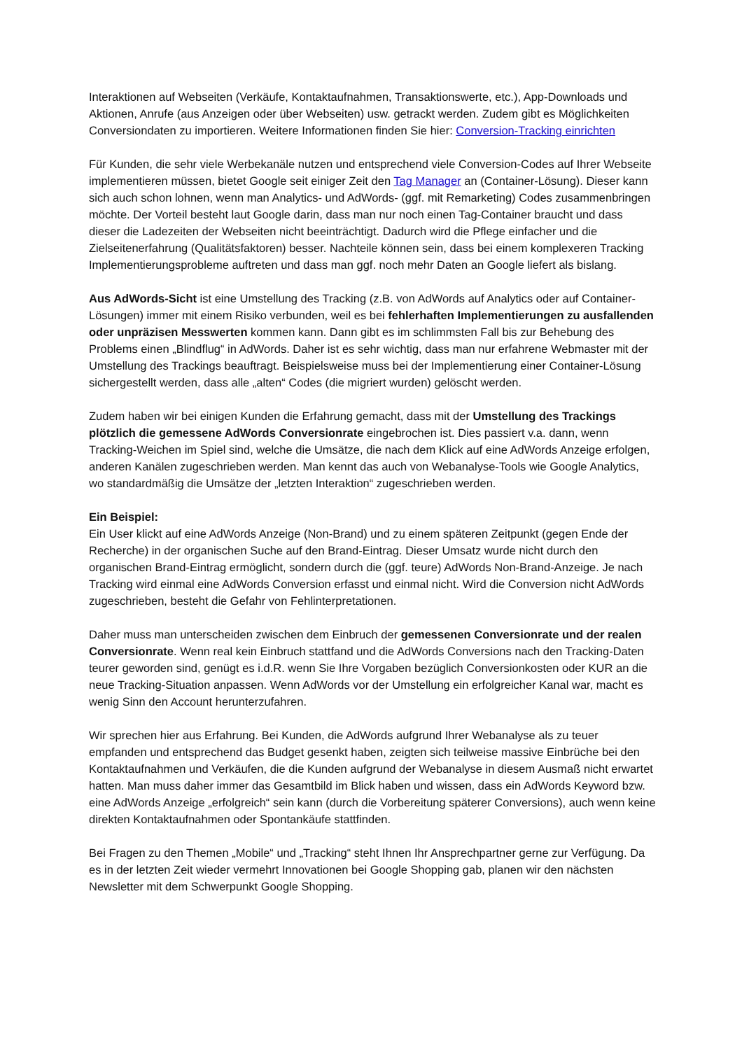Interaktionen auf Webseiten (Verkäufe, Kontaktaufnahmen, Transaktionswerte, etc.), App-Downloads und Aktionen, Anrufe (aus Anzeigen oder über Webseiten) usw. getrackt werden. Zudem gibt es Möglichkeiten Conversiondaten zu importieren. Weitere Informationen finden Sie hier: Conversion-Tracking einrichten
Für Kunden, die sehr viele Werbekanäle nutzen und entsprechend viele Conversion-Codes auf Ihrer Webseite implementieren müssen, bietet Google seit einiger Zeit den Tag Manager an (Container-Lösung). Dieser kann sich auch schon lohnen, wenn man Analytics- und AdWords- (ggf. mit Remarketing) Codes zusammenbringen möchte. Der Vorteil besteht laut Google darin, dass man nur noch einen Tag-Container braucht und dass dieser die Ladezeiten der Webseiten nicht beeinträchtigt. Dadurch wird die Pflege einfacher und die Zielseitenerfahrung (Qualitätsfaktoren) besser. Nachteile können sein, dass bei einem komplexeren Tracking Implementierungsprobleme auftreten und dass man ggf. noch mehr Daten an Google liefert als bislang.
Aus AdWords-Sicht ist eine Umstellung des Tracking (z.B. von AdWords auf Analytics oder auf Container-Lösungen) immer mit einem Risiko verbunden, weil es bei fehlerhaften Implementierungen zu ausfallenden oder unpräzisen Messwerten kommen kann. Dann gibt es im schlimmsten Fall bis zur Behebung des Problems einen „Blindflug“ in AdWords. Daher ist es sehr wichtig, dass man nur erfahrene Webmaster mit der Umstellung des Trackings beauftragt. Beispielsweise muss bei der Implementierung einer Container-Lösung sichergestellt werden, dass alle „alten“ Codes (die migriert wurden) gelöscht werden.
Zudem haben wir bei einigen Kunden die Erfahrung gemacht, dass mit der Umstellung des Trackings plötzlich die gemessene AdWords Conversionrate eingebrochen ist. Dies passiert v.a. dann, wenn Tracking-Weichen im Spiel sind, welche die Umsätze, die nach dem Klick auf eine AdWords Anzeige erfolgen, anderen Kanälen zugeschrieben werden. Man kennt das auch von Webanalyse-Tools wie Google Analytics, wo standardmäßig die Umsätze der „letzten Interaktion“ zugeschrieben werden.
Ein Beispiel:
Ein User klickt auf eine AdWords Anzeige (Non-Brand) und zu einem späteren Zeitpunkt (gegen Ende der Recherche) in der organischen Suche auf den Brand-Eintrag. Dieser Umsatz wurde nicht durch den organischen Brand-Eintrag ermöglicht, sondern durch die (ggf. teure) AdWords Non-Brand-Anzeige. Je nach Tracking wird einmal eine AdWords Conversion erfasst und einmal nicht. Wird die Conversion nicht AdWords zugeschrieben, besteht die Gefahr von Fehlinterpretationen.
Daher muss man unterscheiden zwischen dem Einbruch der gemessenen Conversionrate und der realen Conversionrate. Wenn real kein Einbruch stattfand und die AdWords Conversions nach den Tracking-Daten teurer geworden sind, genügt es i.d.R. wenn Sie Ihre Vorgaben bezüglich Conversionkosten oder KUR an die neue Tracking-Situation anpassen. Wenn AdWords vor der Umstellung ein erfolgreicher Kanal war, macht es wenig Sinn den Account herunterzufahren.
Wir sprechen hier aus Erfahrung. Bei Kunden, die AdWords aufgrund Ihrer Webanalyse als zu teuer empfanden und entsprechend das Budget gesenkt haben, zeigten sich teilweise massive Einbrüche bei den Kontaktaufnahmen und Verkäufen, die die Kunden aufgrund der Webanalyse in diesem Ausmaß nicht erwartet hatten. Man muss daher immer das Gesamtbild im Blick haben und wissen, dass ein AdWords Keyword bzw. eine AdWords Anzeige „erfolgreich“ sein kann (durch die Vorbereitung späterer Conversions), auch wenn keine direkten Kontaktaufnahmen oder Spontankäufe stattfinden.
Bei Fragen zu den Themen „Mobile“ und „Tracking“ steht Ihnen Ihr Ansprechpartner gerne zur Verfügung. Da es in der letzten Zeit wieder vermehrt Innovationen bei Google Shopping gab, planen wir den nächsten Newsletter mit dem Schwerpunkt Google Shopping.